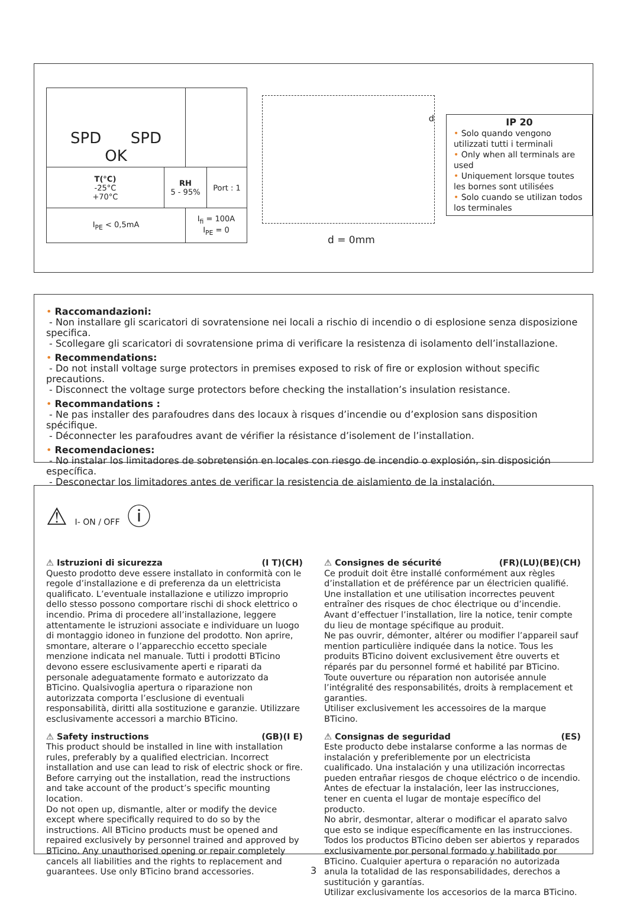| SPD SPD OK | | | |
| T(°C) -25°C +70°C | RH 5 - 95% | | Port : 1 |
| I<sub>PE</sub> < 0,5mA | | I<sub>fi</sub> = 100A I<sub>PE</sub> = 0 | |
d
d = 0mm
IP 20
• Solo quando vengono utilizzati tutti i terminali
• Only when all terminals are used
• Uniquement lorsque toutes les bornes sont utilisées
• Solo cuando se utilizan todos los terminales
• Raccomandazioni:
- Non installare gli scaricatori di sovratensione nei locali a rischio di incendio o di esplosione senza disposizione specifica.
- Scollegare gli scaricatori di sovratensione prima di verificare la resistenza di isolamento dell’installazione.
• Recommendations:
- Do not install voltage surge protectors in premises exposed to risk of fire or explosion without specific precautions.
- Disconnect the voltage surge protectors before checking the installation’s insulation resistance.
• Recommandations :
- Ne pas installer des parafoudres dans des locaux à risques d’incendie ou d’explosion sans disposition spécifique.
- Déconnecter les parafoudres avant de vérifier la résistance d’isolement de l’installation.
• Recomendaciones:
- No instalar los limitadores de sobretensión en locales con riesgo de incendio o explosión, sin disposición específica.
- Desconectar los limitadores antes de verificar la resistencia de aislamiento de la instalación.
⚠ I- ON / OFF ⓘ
⚠ Istruzioni di sicurezza (I T)(CH)
Questo prodotto deve essere installato in conformità con le regole d’installazione e di preferenza da un elettricista qualificato. L’eventuale installazione e utilizzo improprio dello stesso possono comportare rischi di shock elettrico o incendio. Prima di procedere all’installazione, leggere attentamente le istruzioni associate e individuare un luogo di montaggio idoneo in funzione del prodotto. Non aprire, smontare, alterare o l’apparecchio eccetto speciale menzione indicata nel manuale. Tutti i prodotti BTicino devono essere esclusivamente aperti e riparati da personale adeguatamente formato e autorizzato da BTicino. Qualsivoglia apertura o riparazione non autorizzata comporta l’esclusione di eventuali responsabilità, diritti alla sostituzione e garanzie. Utilizzare esclusivamente accessori a marchio BTicino.
⚠ Safety instructions (GB)(I E)
This product should be installed in line with installation rules, preferably by a qualified electrician. Incorrect installation and use can lead to risk of electric shock or fire.
Before carrying out the installation, read the instructions and take account of the product’s specific mounting location.
Do not open up, dismantle, alter or modify the device except where specifically required to do so by the instructions. All BTicino products must be opened and repaired exclusively by personnel trained and approved by BTicino. Any unauthorised opening or repair completely cancels all liabilities and the rights to replacement and guarantees. Use only BTicino brand accessories.
⚠ Consignes de sécurité (FR)(LU)(BE)(CH)
Ce produit doit être installé conformément aux règles d’installation et de préférence par un électricien qualifié. Une installation et une utilisation incorrectes peuvent entraîner des risques de choc électrique ou d’incendie. Avant d’effectuer l’installation, lire la notice, tenir compte du lieu de montage spécifique au produit.
Ne pas ouvrir, démonter, altérer ou modifier l’appareil sauf mention particulière indiquée dans la notice. Tous les produits BTicino doivent exclusivement être ouverts et réparés par du personnel formé et habilité par BTicino. Toute ouverture ou réparation non autorisée annule l’intégralité des responsabilités, droits à remplacement et garanties.
Utiliser exclusivement les accessoires de la marque BTicino.
⚠ Consignas de seguridad (ES)
Este producto debe instalarse conforme a las normas de instalación y preferiblemente por un electricista cualificado. Una instalación y una utilización incorrectas pueden entrañar riesgos de choque eléctrico o de incendio. Antes de efectuar la instalación, leer las instrucciones, tener en cuenta el lugar de montaje específico del producto.
No abrir, desmontar, alterar o modificar el aparato salvo que esto se indique específicamente en las instrucciones. Todos los productos BTicino deben ser abiertos y reparados exclusivamente por personal formado y habilitado por BTicino. Cualquier apertura o reparación no autorizada anula la totalidad de las responsabilidades, derechos a sustitución y garantías.
Utilizar exclusivamente los accesorios de la marca BTicino.
3